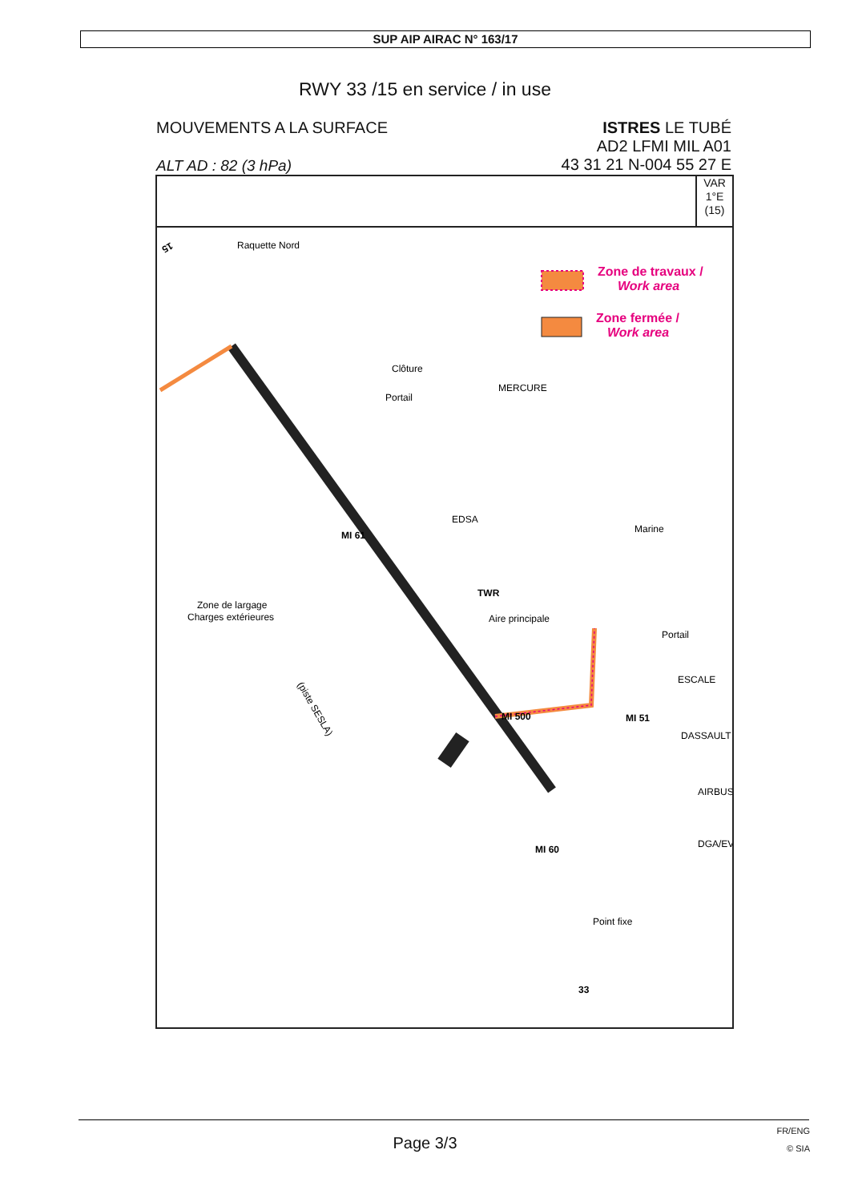SUP AIP AIRAC N° 163/17
RWY 33 /15 en service / in use
MOUVEMENTS A LA SURFACE
ALT AD : 82 (3 hPa)
ISTRES LE TUBÉ
AD2 LFMI MIL A01
43 31 21 N-004 55 27 E
VAR
1°E
(15)
Raquette Nord
Zone de travaux /
Work area
Zone fermée /
Work area
Clôture
Portail
MERCURE
EDSA
MI 61
TWR
Aire principale
Marine
Portail
ESCALE
DASSAULT
AIRBUS
DGA/EV
MI 500
MI 51
MI 60
Point fixe
Zone de largage
Charges extérieures
(piste SESLA)
15
33
Page 3/3
FR/ENG
© SIA